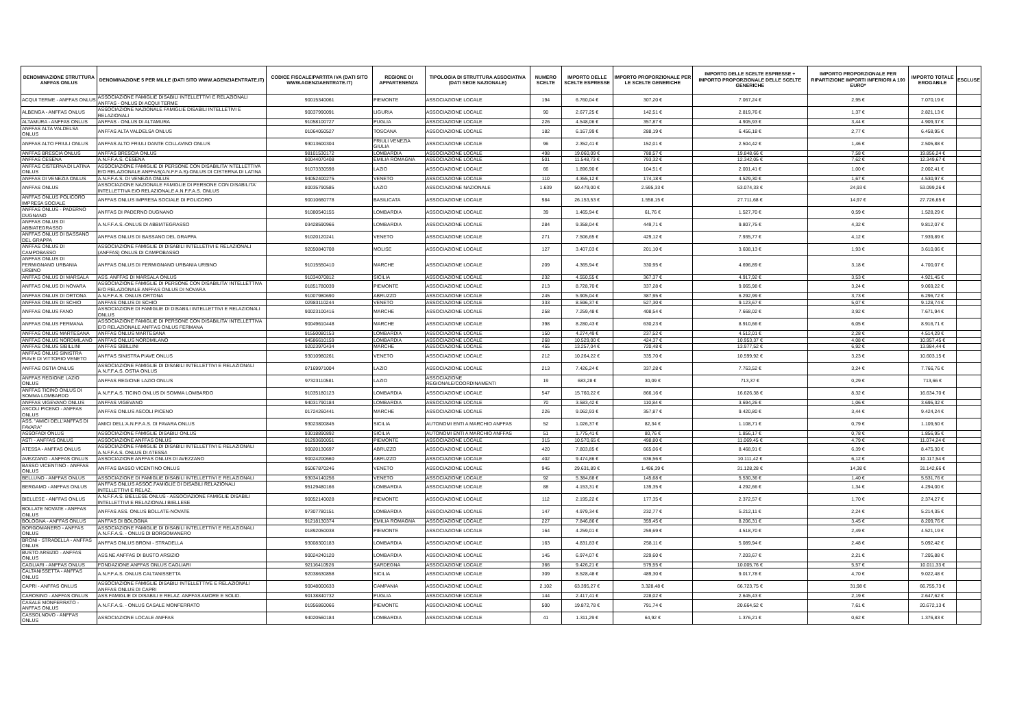| DENOMINAZIONE STRUTTURA ANFFAS ONLUS | DENOMINAZIONE 5 PER MILLE (DATI SITO WWW.AGENZIAENTRATE.IT) | CODICE FISCALE/PARTITA IVA (DATI SITO WWW.AGENZIAENTRATE.IT) | REGIONE DI APPARTENENZA | TIPOLOGIA DI STRUTTURA ASSOCIATIVA (DATI SEDE NAZIONALE) | NUMERO SCELTE | IMPORTO DELLE SCELTE ESPRESSE | IMPORTO PROPORZIONALE PER LE SCELTE GENERICHE | IMPORTO DELLE SCELTE ESPRESSE + IMPORTO PROPORZIONALE DELLE SCELTE GENERICHE | IMPORTO PROPORZIONALE PER RIPARTIZIONE IMPORTI INFERIORI A 100 EURO* | IMPORTO TOTALE EROGABILE | ESCLUSE |
| --- | --- | --- | --- | --- | --- | --- | --- | --- | --- | --- | --- |
| ACQUI TERME - ANFFAS ONLUS | ASSOCIAZIONE FAMIGLIE DISABILI INTELLETTIVI E RELAZIONALI ANFFAS - ONLUS DI ACQUI TERME | 90015340061 | PIEMONTE | ASSOCIAZIONE LOCALE | 194 | 6.760,04 € | 307,20 € | 7.067,24 € | 2,95 € | 7.070,19 € | |
| ALBENGA - ANFFAS ONLUS | ASSOCIAZIONE NAZIONALE FAMIGLIE DISABILI INTELLETIVI E RELAZIONALI | 90037990091 | LIGURIA | ASSOCIAZIONE LOCALE | 90 | 2.677,25 € | 142,51 € | 2.819,76 € | 1,37 € | 2.821,13 € | |
| ALTAMURA - ANFFAS ONLUS | ANFFAS - ONLUS DI ALTAMURA | 91058100727 | PUGLIA | ASSOCIAZIONE LOCALE | 226 | 4.548,06 € | 357,87 € | 4.905,93 € | 3,44 € | 4.909,37 € | |
| ANFFAS ALTA VALDELSA ONLUS | ANFFAS ALTA VALDELSA ONLUS | 01064050527 | TOSCANA | ASSOCIAZIONE LOCALE | 182 | 6.167,99 € | 288,19 € | 6.456,18 € | 2,77 € | 6.458,95 € | |
| ANFFAS ALTO FRIULI ONLUS | ANFFAS ALTO FRIULI DANTE COLLAVINO ONLUS | 93013600304 | FRIULI VENEZIA GIULIA | ASSOCIAZIONE LOCALE | 96 | 2.352,41 € | 152,01 € | 2.504,42 € | 1,46 € | 2.505,88 € | |
| ANFFAS BRESCIA ONLUS | ANFFAS BRESCIA ONLUS | 98101530172 | LOMBARDIA | ASSOCIAZIONE LOCALE | 498 | 19.060,09 € | 788,57 € | 19.848,66 € | 7,58 € | 19.856,24 € | |
| ANFFAS CESENA | A.N.F.F.A.S. CESENA | 90044070408 | EMILIA ROMAGNA | ASSOCIAZIONE LOCALE | 501 | 11.548,73 € | 793,32 € | 12.342,05 € | 7,62 € | 12.349,67 € | |
| ANFFAS CISTERNA DI LATINA ONLUS | ASSOCIAZIONE FAMIGLIE DI PERSONE CON DISABILITA' NTELLETTIVA E/O RELAZIONALE ANFFAS(A.N.F.F.A.S)-ONLUS DI CISTERNA DI LATINA | 91073330598 | LAZIO | ASSOCIAZIONE LOCALE | 66 | 1.896,90 € | 104,51 € | 2.001,41 € | 1,00 € | 2.002,41 € | |
| ANFFAS DI VENEZIA ONLUS | A.N.F.F.A.S. DI VENEZIA ONLUS | 94052400275 | VENETO | ASSOCIAZIONE LOCALE | 110 | 4.355,12 € | 174,18 € | 4.529,30 € | 1,67 € | 4.530,97 € | |
| ANFFAS ONLUS | ASSOCIAZIONE NAZIONALE FAMIGLIE DI PERSONE CON DISABILITA' INTELLETTIVA E/O RELAZIONALE A.N.F.F.A.S. ONLUS | 80035790585 | LAZIO | ASSOCIAZIONE NAZIONALE | 1.639 | 50.479,00 € | 2.595,33 € | 53.074,33 € | 24,93 € | 53.099,26 € | |
| ANFFAS ONLUS POLICORO IMPRESA SOCIALE | ANFFAS ONLUS IMPRESA SOCIALE DI POLICORO | 90010660778 | BASILICATA | ASSOCIAZIONE LOCALE | 984 | 26.153,53 € | 1.558,15 € | 27.711,68 € | 14,97 € | 27.726,65 € | |
| ANFFAS ONLUS - PADERNO DUGNANO | ANFFAS DI PADERNO DUGNANO | 91080540155 | LOMBARDIA | ASSOCIAZIONE LOCALE | 39 | 1.465,94 € | 61,76 € | 1.527,70 € | 0,59 € | 1.528,29 € | |
| ANFFAS ONLUS DI ABBIATEGRASSO | A.N.F.F.A.S.-ONLUS DI ABBIATEGRASSO | 03428590966 | LOMBARDIA | ASSOCIAZIONE LOCALE | 284 | 9.358,04 € | 449,71 € | 9.807,75 € | 4,32 € | 9.812,07 € | |
| ANFFAS ONLUS DI BASSANO DEL GRAPPA | ANFFAS ONLUS DI BASSANO DEL GRAPPA | 91020120241 | VENETO | ASSOCIAZIONE LOCALE | 271 | 7.506,65 € | 429,12 € | 7.935,77 € | 4,12 € | 7.939,89 € | |
| ANFFAS ONLUS DI CAMPOBASSO | ASSOCIAZIONE FAMIGLIE DI DISABILI INTELLETIVI E RELAZIONALI (ANFFAS) ONLUS DI CAMPOBASSO | 92050840708 | MOLISE | ASSOCIAZIONE LOCALE | 127 | 3.407,03 € | 201,10 € | 3.608,13 € | 1,93 € | 3.610,06 € | |
| ANFFAS ONLUS DI FERMIGNANO URBANIA URBINO | ANFFAS ONLUS DI FERMIGNANO URBANIA URBINO | 91015550410 | MARCHE | ASSOCIAZIONE LOCALE | 209 | 4.365,94 € | 330,95 € | 4.696,89 € | 3,18 € | 4.700,07 € | |
| ANFFAS ONLUS DI MARSALA | ASS. ANFFAS DI MARSALA ONLUS | 91034070812 | SICILIA | ASSOCIAZIONE LOCALE | 232 | 4.550,55 € | 367,37 € | 4.917,92 € | 3,53 € | 4.921,45 € | |
| ANFFAS ONLUS DI NOVARA | ASSOCIAZIONE FAMIGLIE DI PERSONE CON DISABILITA' INTELLETTIVA E/O RELAZIONALE ANFFAS ONLUS DI NOVARA | 01851780039 | PIEMONTE | ASSOCIAZIONE LOCALE | 213 | 8.728,70 € | 337,28 € | 9.065,98 € | 3,24 € | 9.069,22 € | |
| ANFFAS ONLUS DI ORTONA | A.N.F.F.A.S. ONLUS ORTONA | 91007980690 | ABRUZZO | ASSOCIAZIONE LOCALE | 245 | 5.905,04 € | 387,95 € | 6.292,99 € | 3,73 € | 6.296,72 € | |
| ANFFAS ONLUS DI SCHIO | ANFFAS ONLUS DI SCHIO | 02983110244 | VENETO | ASSOCIAZIONE LOCALE | 333 | 8.596,37 € | 527,30 € | 9.123,67 € | 5,07 € | 9.128,74 € | |
| ANFFAS ONLUS FANO | ASSOCIAZIONE DI FAMIGLIE DI DISABILI INTELLETTIVI E RELAZIONALI ONLUS | 90023100416 | MARCHE | ASSOCIAZIONE LOCALE | 258 | 7.259,48 € | 408,54 € | 7.668,02 € | 3,92 € | 7.671,94 € | |
| ANFFAS ONLUS FERMANA | ASSOCIAZIONE FAMIGLIE DI PERSONE CON DISABILITA' INTELLETTIVA E/O RELAZIONALE ANFFAS ONLUS FERMANA | 90049610448 | MARCHE | ASSOCIAZIONE LOCALE | 398 | 8.280,43 € | 630,23 € | 8.910,66 € | 6,05 € | 8.916,71 € | |
| ANFFAS ONLUS MARTESANA | ANFFAS ONLUS MARTESANA | 91550080153 | LOMBARDIA | ASSOCIAZIONE LOCALE | 150 | 4.274,49 € | 237,52 € | 4.512,01 € | 2,28 € | 4.514,29 € | |
| ANFFAS ONLUS NORDMILANO | ANFFAS ONLUS NORDMILANO | 94586610159 | LOMBARDIA | ASSOCIAZIONE LOCALE | 268 | 10.529,00 € | 424,37 € | 10.953,37 € | 4,08 € | 10.957,45 € | |
| ANFFAS ONLUS SIBILLINI | ANFFAS SIBILLINI | 92023970434 | MARCHE | ASSOCIAZIONE LOCALE | 455 | 13.257,04 € | 720,48 € | 13.977,52 € | 6,92 € | 13.984,44 € | |
| ANFFAS ONLUS SINISTRA PIAVE DI VITTORIO VENETO | ANFFAS SINISTRA PIAVE ONLUS | 93010980261 | VENETO | ASSOCIAZIONE LOCALE | 212 | 10.264,22 € | 335,70 € | 10.599,92 € | 3,23 € | 10.603,15 € | |
| ANFFAS OSTIA ONLUS | ASSOCIAZIONE FAMIGLIE DI DISABILI INTELLETTIVI E RELAZIONALI A.N.F.F.A.S. OSTIA ONLUS | 07169971004 | LAZIO | ASSOCIAZIONE LOCALE | 213 | 7.426,24 € | 337,28 € | 7.763,52 € | 3,24 € | 7.766,76 € | |
| ANFFAS REGIONE LAZIO ONLUS | ANFFAS REGIONE LAZIO ONLUS | 97323110581 | LAZIO | ASSOCIAZIONE REGIONALE/COORDINAMENTI | 19 | 683,28 € | 30,09 € | 713,37 € | 0,29 € | 713,66 € | |
| ANFFAS TICINO ONLUS DI SOMMA LOMBARDO | A.N.F.F.A.S. TICINO ONLUS DI SOMMA LOMBARDO | 91035180123 | LOMBARDIA | ASSOCIAZIONE LOCALE | 547 | 15.760,22 € | 866,16 € | 16.626,38 € | 8,32 € | 16.634,70 € | |
| ANFFAS VIGEVANO ONLUS | ANFFAS VIGEVANO | 94031790184 | LOMBARDIA | ASSOCIAZIONE LOCALE | 70 | 3.583,42 € | 110,84 € | 3.694,26 € | 1,06 € | 3.695,32 € | |
| ASCOLI PICENO - ANFFAS ONLUS | ANFFAS ONLUS ASCOLI PICENO | 01724260441 | MARCHE | ASSOCIAZIONE LOCALE | 226 | 9.062,93 € | 357,87 € | 9.420,80 € | 3,44 € | 9.424,24 € | |
| ASS. "AMICI DELL'ANFFAS DI FAVARA" | AMICI DELL'A.N.F.F.A.S. DI FAVARA ONLUS | 93023800845 | SICILIA | AUTONOMI ENTI A MARCHIO ANFFAS | 52 | 1.026,37 € | 82,34 € | 1.108,71 € | 0,79 € | 1.109,50 € | |
| ASSOFADI ONLUS | ASSOCIAZIONE FAMIGLIE DISABILI ONLUS | 93018890892 | SICILIA | AUTONOMI ENTI A MARCHIO ANFFAS | 51 | 1.775,41 € | 80,76 € | 1.856,17 € | 0,78 € | 1.856,95 € | |
| ASTI - ANFFAS ONLUS | ASSOCIAZIONE ANFFAS ONLUS | 01293690051 | PIEMONTE | ASSOCIAZIONE LOCALE | 315 | 10.570,65 € | 498,80 € | 11.069,45 € | 4,79 € | 11.074,24 € | |
| ATESSA - ANFFAS ONLUS | ASSOCIAZIONE FAMIGLIE DI DISABILI INTELLETTIVI E RELAZIONALI A.N.F.F.A.S. ONLUS DI ATESSA | 90020130697 | ABRUZZO | ASSOCIAZIONE LOCALE | 420 | 7.803,85 € | 665,06 € | 8.468,91 € | 6,39 € | 8.475,30 € | |
| AVEZZANO - ANFFAS ONLUS | ASSOCIAZIONE ANFFAS ONLUS DI AVEZZANO | 90024200660 | ABRUZZO | ASSOCIAZIONE LOCALE | 402 | 9.474,86 € | 636,56 € | 10.111,42 € | 6,12 € | 10.117,54 € | |
| BASSO VICENTINO - ANFFAS ONLUS | ANFFAS BASSO VICENTINO ONLUS | 95067870246 | VENETO | ASSOCIAZIONE LOCALE | 945 | 29.631,89 € | 1.496,39 € | 31.128,28 € | 14,38 € | 31.142,66 € | |
| BELLUNO - ANFFAS ONLUS | ASSOCIAZIONE DI FAMIGLIE DISABILI INTELLETTIVI E RELAZIONALI | 93034140256 | VENETO | ASSOCIAZIONE LOCALE | 92 | 5.384,68 € | 145,68 € | 5.530,36 € | 1,40 € | 5.531,76 € | |
| BERGAMO - ANFFAS ONLUS | ANFFAS ONLUS ASSOC.FAMIGLIE DI DISABILI RELAZIONALI INTELLETTIVI E RELAZ. | 95129480166 | LOMBARDIA | ASSOCIAZIONE LOCALE | 88 | 4.153,31 € | 139,35 € | 4.292,66 € | 1,34 € | 4.294,00 € | |
| BIELLESE - ANFFAS ONLUS | A.N.F.F.A.S. BIELLESE ONLUS - ASSOCIAZIONE FAMIGLIE DISABILI INTELLETTIVI E RELAZIONALI BIELLESE | 90052140028 | PIEMONTE | ASSOCIAZIONE LOCALE | 112 | 2.195,22 € | 177,35 € | 2.372,57 € | 1,70 € | 2.374,27 € | |
| BOLLATE NOVATE - ANFFAS ONLUS | ANFFAS ASS. ONLUS BOLLATE-NOVATE | 97307780151 | LOMBARDIA | ASSOCIAZIONE LOCALE | 147 | 4.979,34 € | 232,77 € | 5.212,11 € | 2,24 € | 5.214,35 € | |
| BOLOGNA - ANFFAS ONLUS | ANFFAS DI BOLOGNA | 91218130374 | EMILIA ROMAGNA | ASSOCIAZIONE LOCALE | 227 | 7.846,86 € | 359,45 € | 8.206,31 € | 3,45 € | 8.209,76 € | |
| BORGOMANERO - ANFFAS ONLUS | ASSOCIAZIONE FAMIGLIE DI DISABILI INTELLETTIVI E RELAZIONALI A.N.F.F.A.S. - ONLUS DI BORGOMANERO | 01892050038 | PIEMONTE | ASSOCIAZIONE LOCALE | 164 | 4.259,01 € | 259,69 € | 4.518,70 € | 2,49 € | 4.521,19 € | |
| BRONI - STRADELLA - ANFFAS ONLUS | ANFFAS ONLUS BRONI - STRADELLA | 93008300183 | LOMBARDIA | ASSOCIAZIONE LOCALE | 163 | 4.831,83 € | 258,11 € | 5.089,94 € | 2,48 € | 5.092,42 € | |
| BUSTO ARSIZIO - ANFFAS ONLUS | ASS.NE ANFFAS DI BUSTO ARSIZIO | 90024240120 | LOMBARDIA | ASSOCIAZIONE LOCALE | 145 | 6.974,07 € | 229,60 € | 7.203,67 € | 2,21 € | 7.205,88 € | |
| CAGLIARI - ANFFAS ONLUS | FONDAZIONE ANFFAS ONLUS CAGLIARI | 92116410926 | SARDEGNA | ASSOCIAZIONE LOCALE | 366 | 9.426,21 € | 579,55 € | 10.005,76 € | 5,57 € | 10.011,33 € | |
| CALTANISSETTA - ANFFAS ONLUS | A.N.F.F.A.S. ONLUS CALTANISSETTA | 92038630858 | SICILIA | ASSOCIAZIONE LOCALE | 309 | 8.528,48 € | 489,30 € | 9.017,78 € | 4,70 € | 9.022,48 € | |
| CAPRI - ANFFAS ONLUS | ASSOCIAZIONE FAMIGLIE DISABILI INTELLETTIVE E RELAZIONALI ANFFAS ONLUS DI CAPRI | 90048000633 | CAMPANIA | ASSOCIAZIONE LOCALE | 2.102 | 63.395,27 € | 3.328,48 € | 66.723,75 € | 31,98 € | 66.755,73 € | |
| CAROSINO - ANFFAS ONLUS | ASS FAMIGLIE DI DISABILI E RELAZ. ANFFAS AMORE E SOLID. | 90138840732 | PUGLIA | ASSOCIAZIONE LOCALE | 144 | 2.417,41 € | 228,02 € | 2.645,43 € | 2,19 € | 2.647,62 € | |
| CASALE MONFERRATO - ANFFAS ONLUS | A.N.F.F.A.S. - ONLUS CASALE MONFERRATO | 01956860066 | PIEMONTE | ASSOCIAZIONE LOCALE | 500 | 19.872,78 € | 791,74 € | 20.664,52 € | 7,61 € | 20.672,13 € | |
| CASSOLNOVO - ANFFAS ONLUS | ASSOCIAZIONE LOCALE ANFFAS | 94020560184 | LOMBARDIA | ASSOCIAZIONE LOCALE | 41 | 1.311,29 € | 64,92 € | 1.376,21 € | 0,62 € | 1.376,83 € | |